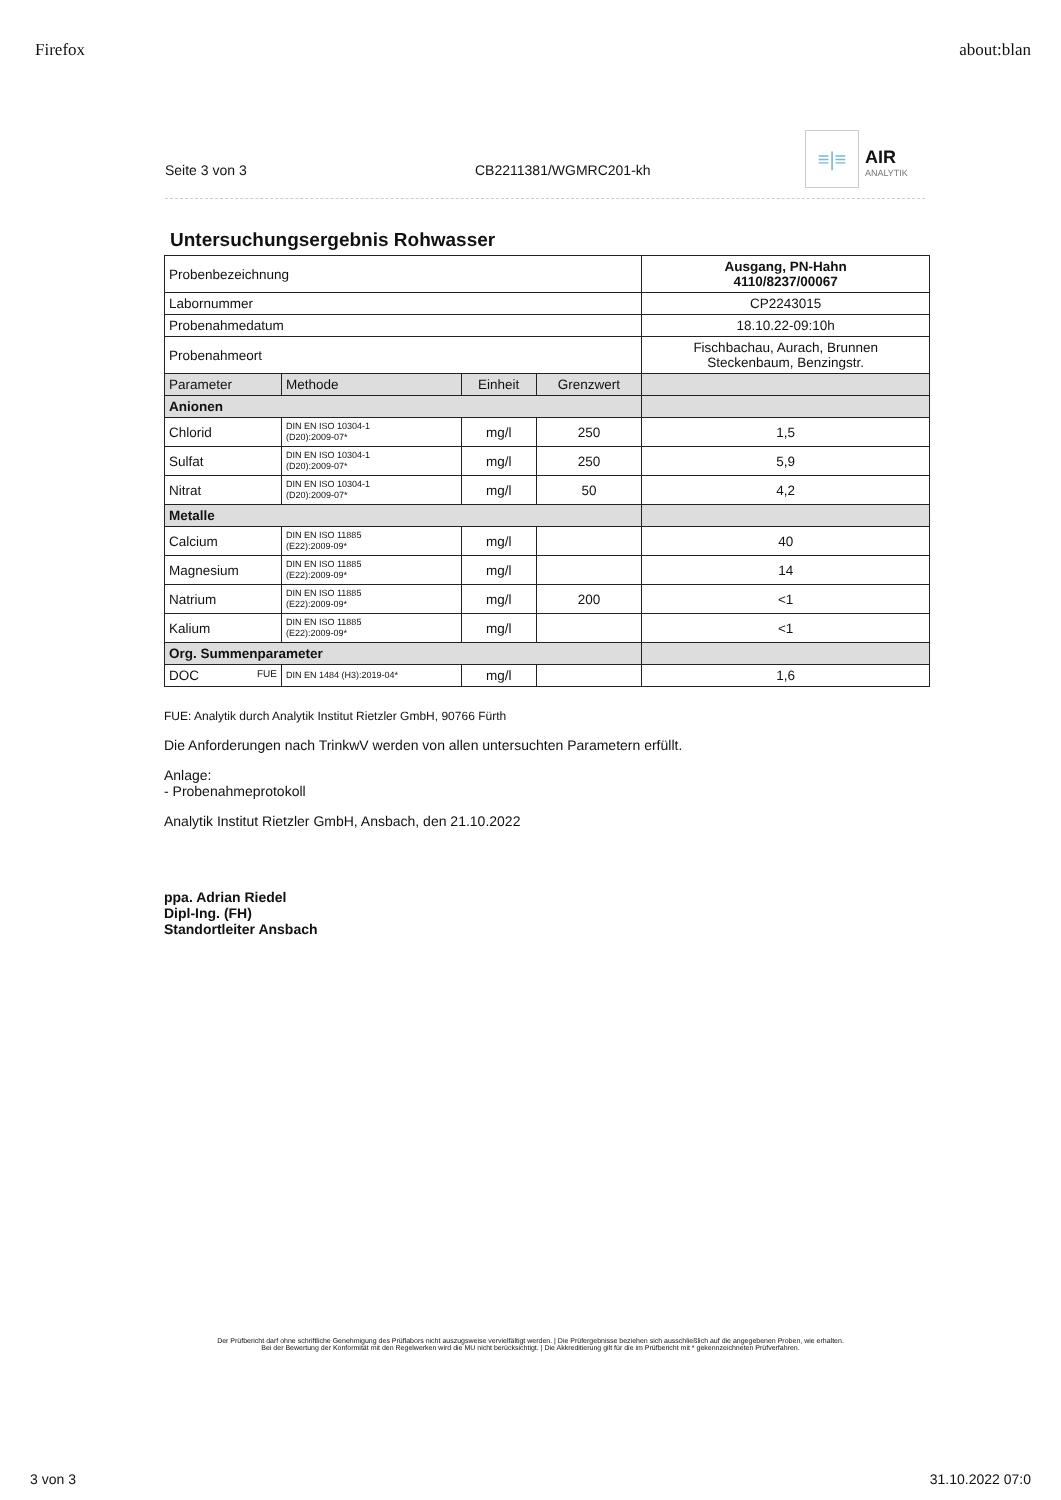Firefox about:blan
Seite 3 von 3
CB2211381/WGMRC201-kh
≡|≡
AIR
ANALYTIK
Untersuchungsergebnis Rohwasser
| Probenbezeichnung | | | | Ausgang, PN-Hahn 4110/8237/00067 |
| Labornummer | | | | CP2243015 |
| Probenahmedatum | | | | 18.10.22-09:10h |
| Probenahmeort | | | | Fischbachau, Aurach, Brunnen Steckenbaum, Benzingstr. |
| Parameter | Methode | Einheit | Grenzwert | |
| Anionen | | | | |
| Chlorid | DIN EN ISO 10304-1 (D20):2009-07* | mg/l | 250 | 1,5 |
| Sulfat | DIN EN ISO 10304-1 (D20):2009-07* | mg/l | 250 | 5,9 |
| Nitrat | DIN EN ISO 10304-1 (D20):2009-07* | mg/l | 50 | 4,2 |
| Metalle | | | | |
| Calcium | DIN EN ISO 11885 (E22):2009-09* | mg/l | | 40 |
| Magnesium | DIN EN ISO 11885 (E22):2009-09* | mg/l | | 14 |
| Natrium | DIN EN ISO 11885 (E22):2009-09* | mg/l | 200 | <1 |
| Kalium | DIN EN ISO 11885 (E22):2009-09* | mg/l | | <1 |
| Org. Summenparameter | | | | |
| DOC FUE | DIN EN 1484 (H3):2019-04* | mg/l | | 1,6 |
FUE: Analytik durch Analytik Institut Rietzler GmbH, 90766 Fürth
Die Anforderungen nach TrinkwV werden von allen untersuchten Parametern erfüllt.
Anlage:
- Probenahmeprotokoll
Analytik Institut Rietzler GmbH, Ansbach, den 21.10.2022
ppa. Adrian Riedel
Dipl-Ing. (FH)
Standortleiter Ansbach
Der Prüfbericht darf ohne schriftliche Genehmigung des Prüflabors nicht auszugsweise vervielfältigt werden. | Die Prüfergebnisse beziehen sich ausschließlich auf die angegebenen Proben, wie erhalten.
Bei der Bewertung der Konformität mit den Regelwerken wird die MU nicht berücksichtigt. | Die Akkreditierung gilt für die im Prüfbericht mit * gekennzeichneten Prüfverfahren.
3 von 3 31.10.2022 07:0